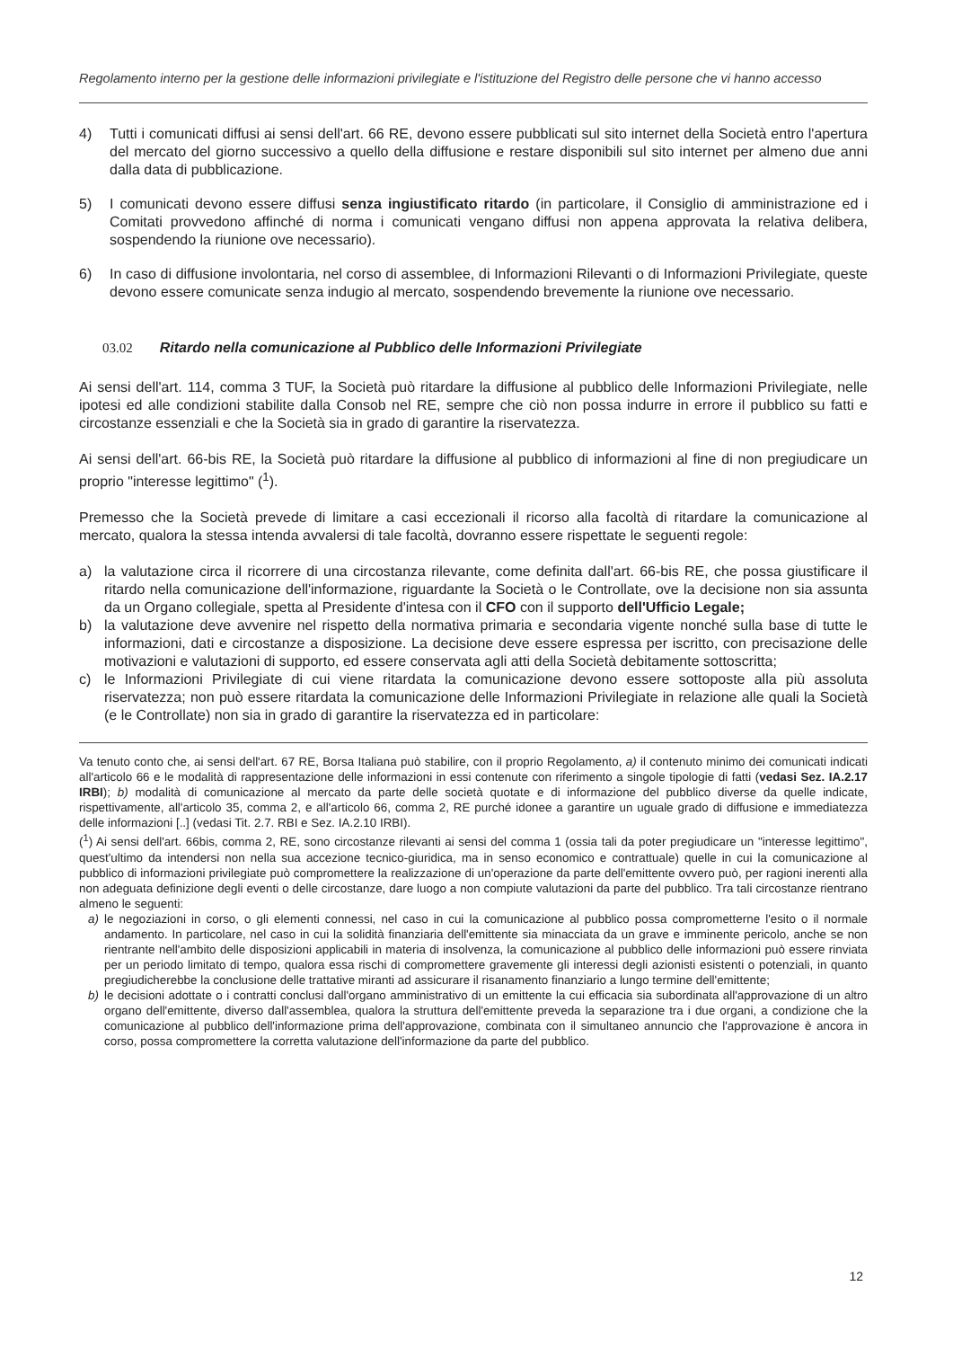Regolamento interno per la gestione delle informazioni privilegiate e l'istituzione del Registro delle persone che vi hanno accesso
4) Tutti i comunicati diffusi ai sensi dell'art. 66 RE, devono essere pubblicati sul sito internet della Società entro l'apertura del mercato del giorno successivo a quello della diffusione e restare disponibili sul sito internet per almeno due anni dalla data di pubblicazione.
5) I comunicati devono essere diffusi senza ingiustificato ritardo (in particolare, il Consiglio di amministrazione ed i Comitati provvedono affinché di norma i comunicati vengano diffusi non appena approvata la relativa delibera, sospendendo la riunione ove necessario).
6) In caso di diffusione involontaria, nel corso di assemblee, di Informazioni Rilevanti o di Informazioni Privilegiate, queste devono essere comunicate senza indugio al mercato, sospendendo brevemente la riunione ove necessario.
03.02 Ritardo nella comunicazione al Pubblico delle Informazioni Privilegiate
Ai sensi dell'art. 114, comma 3 TUF, la Società può ritardare la diffusione al pubblico delle Informazioni Privilegiate, nelle ipotesi ed alle condizioni stabilite dalla Consob nel RE, sempre che ciò non possa indurre in errore il pubblico su fatti e circostanze essenziali e che la Società sia in grado di garantire la riservatezza.
Ai sensi dell'art. 66-bis RE, la Società può ritardare la diffusione al pubblico di informazioni al fine di non pregiudicare un proprio "interesse legittimo" (<sup>1</sup>).
Premesso che la Società prevede di limitare a casi eccezionali il ricorso alla facoltà di ritardare la comunicazione al mercato, qualora la stessa intenda avvalersi di tale facoltà, dovranno essere rispettate le seguenti regole:
a) la valutazione circa il ricorrere di una circostanza rilevante, come definita dall'art. 66-bis RE, che possa giustificare il ritardo nella comunicazione dell'informazione, riguardante la Società o le Controllate, ove la decisione non sia assunta da un Organo collegiale, spetta al Presidente d'intesa con il CFO con il supporto dell'Ufficio Legale;
b) la valutazione deve avvenire nel rispetto della normativa primaria e secondaria vigente nonché sulla base di tutte le informazioni, dati e circostanze a disposizione. La decisione deve essere espressa per iscritto, con precisazione delle motivazioni e valutazioni di supporto, ed essere conservata agli atti della Società debitamente sottoscritta;
c) le Informazioni Privilegiate di cui viene ritardata la comunicazione devono essere sottoposte alla più assoluta riservatezza; non può essere ritardata la comunicazione delle Informazioni Privilegiate in relazione alle quali la Società (e le Controllate) non sia in grado di garantire la riservatezza ed in particolare:
Va tenuto conto che, ai sensi dell'art. 67 RE, Borsa Italiana può stabilire, con il proprio Regolamento, a) il contenuto minimo dei comunicati indicati all'articolo 66 e le modalità di rappresentazione delle informazioni in essi contenute con riferimento a singole tipologie di fatti (vedasi Sez. IA.2.17 IRBI); b) modalità di comunicazione al mercato da parte delle società quotate e di informazione del pubblico diverse da quelle indicate, rispettivamente, all'articolo 35, comma 2, e all'articolo 66, comma 2, RE purché idonee a garantire un uguale grado di diffusione e immediatezza delle informazioni [..] (vedasi Tit. 2.7. RBI e Sez. IA.2.10 IRBI).
(<sup>1</sup>) Ai sensi dell'art. 66bis, comma 2, RE, sono circostanze rilevanti ai sensi del comma 1 (ossia tali da poter pregiudicare un "interesse legittimo", quest'ultimo da intendersi non nella sua accezione tecnico-giuridica, ma in senso economico e contrattuale) quelle in cui la comunicazione al pubblico di informazioni privilegiate può compromettere la realizzazione di un'operazione da parte dell'emittente ovvero può, per ragioni inerenti alla non adeguata definizione degli eventi o delle circostanze, dare luogo a non compiute valutazioni da parte del pubblico. Tra tali circostanze rientrano almeno le seguenti:
a) le negoziazioni in corso, o gli elementi connessi, nel caso in cui la comunicazione al pubblico possa comprometterne l'esito o il normale andamento. In particolare, nel caso in cui la solidità finanziaria dell'emittente sia minacciata da un grave e imminente pericolo, anche se non rientrante nell'ambito delle disposizioni applicabili in materia di insolvenza, la comunicazione al pubblico delle informazioni può essere rinviata per un periodo limitato di tempo, qualora essa rischi di compromettere gravemente gli interessi degli azionisti esistenti o potenziali, in quanto pregiudicherebbe la conclusione delle trattative miranti ad assicurare il risanamento finanziario a lungo termine dell'emittente;
b) le decisioni adottate o i contratti conclusi dall'organo amministrativo di un emittente la cui efficacia sia subordinata all'approvazione di un altro organo dell'emittente, diverso dall'assemblea, qualora la struttura dell'emittente preveda la separazione tra i due organi, a condizione che la comunicazione al pubblico dell'informazione prima dell'approvazione, combinata con il simultaneo annuncio che l'approvazione è ancora in corso, possa compromettere la corretta valutazione dell'informazione da parte del pubblico.
12